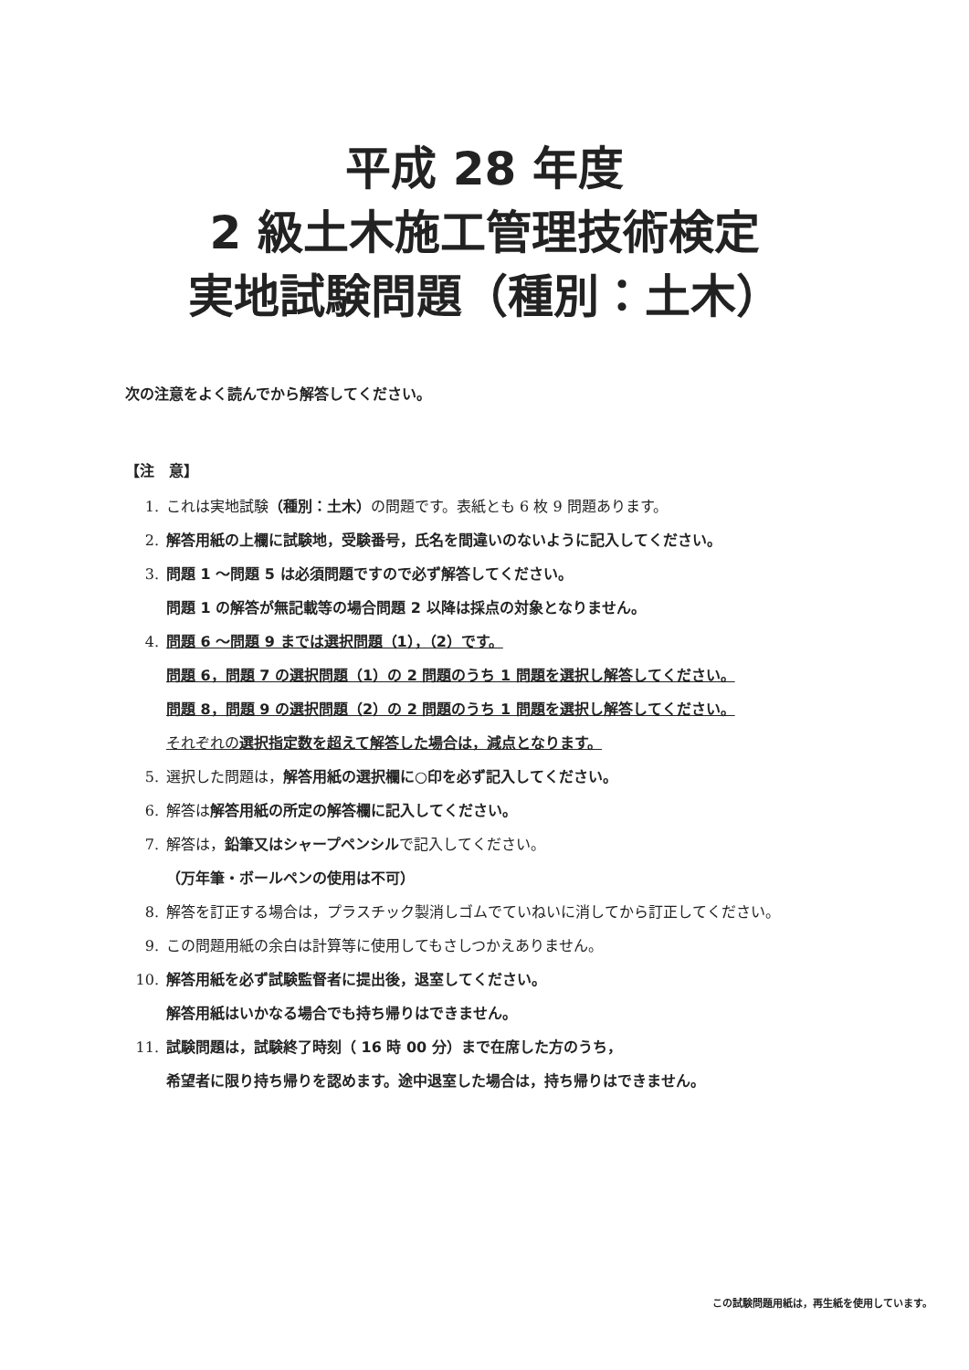平成 28 年度
2 級土木施工管理技術検定
実地試験問題（種別：土木）
次の注意をよく読んでから解答してください。
【注　意】
1. これは実地試験（種別：土木）の問題です。表紙とも 6 枚 9 問題あります。
2. 解答用紙の上欄に試験地，受験番号，氏名を間違いのないように記入してください。
3. 問題 1 ～問題 5 は必須問題ですので必ず解答してください。
問題 1 の解答が無記載等の場合問題 2 以降は採点の対象となりません。
4. 問題 6 ～問題 9 までは選択問題（1），（2）です。
問題 6，問題 7 の選択問題（1）の 2 問題のうち 1 問題を選択し解答してください。
問題 8，問題 9 の選択問題（2）の 2 問題のうち 1 問題を選択し解答してください。
それぞれの 選択指定数を超えて解答した場合は，減点となります。
5. 選択した問題は，解答用紙の選択欄に○印を必ず記入してください。
6. 解答は 解答用紙の所定の解答欄に記入してください。
7. 解答は，鉛筆又はシャープペンシル で記入してください。
（万年筆・ボールペンの使用は不可）
8. 解答を訂正する場合は，プラスチック製消しゴムでていねいに消してから訂正してください。
9. この問題用紙の余白は計算等に使用してもさしつかえありません。
10. 解答用紙を必ず試験監督者に提出後，退室してください。
解答用紙はいかなる場合でも持ち帰りはできません。
11. 試験問題は，試験終了時刻（ 16 時 00 分）まで在席した方のうち，
希望者に限り持ち帰りを認めます。途中退室した場合は，持ち帰りはできません。
この試験問題用紙は，再生紙を使用しています。